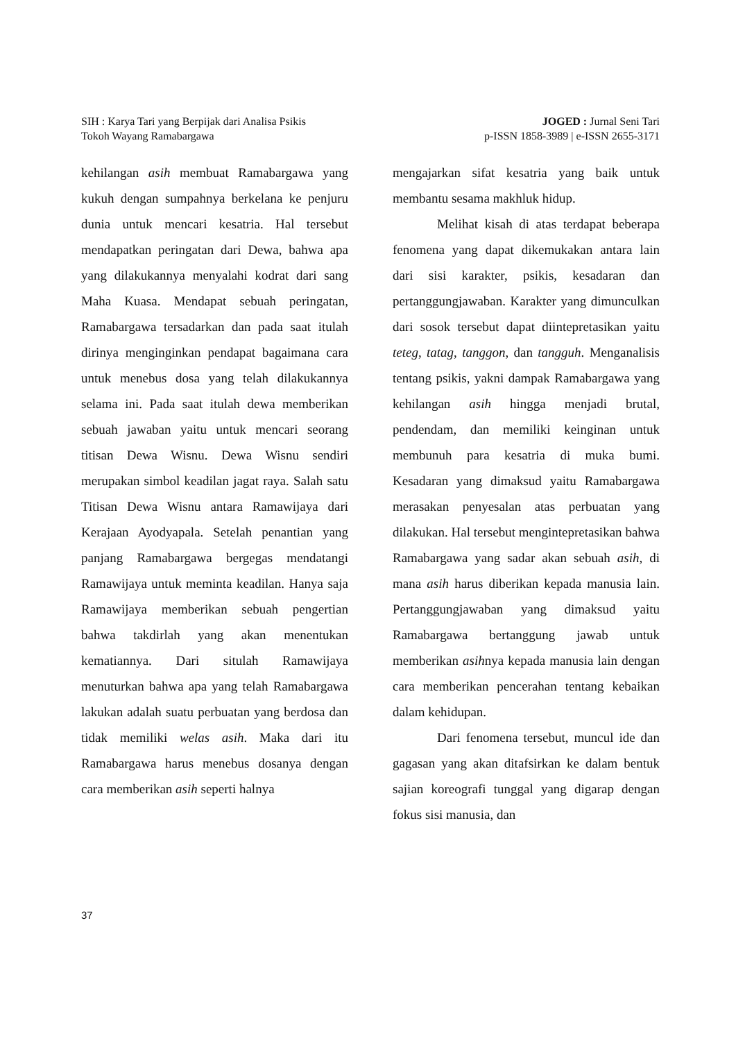SIH : Karya Tari yang Berpijak dari Analisa Psikis
Tokoh Wayang Ramabargawa
JOGED : Jurnal Seni Tari
p-ISSN 1858-3989 | e-ISSN 2655-3171
kehilangan asih membuat Ramabargawa yang kukuh dengan sumpahnya berkelana ke penjuru dunia untuk mencari kesatria. Hal tersebut mendapatkan peringatan dari Dewa, bahwa apa yang dilakukannya menyalahi kodrat dari sang Maha Kuasa. Mendapat sebuah peringatan, Ramabargawa tersadarkan dan pada saat itulah dirinya menginginkan pendapat bagaimana cara untuk menebus dosa yang telah dilakukannya selama ini. Pada saat itulah dewa memberikan sebuah jawaban yaitu untuk mencari seorang titisan Dewa Wisnu. Dewa Wisnu sendiri merupakan simbol keadilan jagat raya. Salah satu Titisan Dewa Wisnu antara Ramawijaya dari Kerajaan Ayodyapala. Setelah penantian yang panjang Ramabargawa bergegas mendatangi Ramawijaya untuk meminta keadilan. Hanya saja Ramawijaya memberikan sebuah pengertian bahwa takdirlah yang akan menentukan kematiannya. Dari situlah Ramawijaya menuturkan bahwa apa yang telah Ramabargawa lakukan adalah suatu perbuatan yang berdosa dan tidak memiliki welas asih. Maka dari itu Ramabargawa harus menebus dosanya dengan cara memberikan asih seperti halnya
mengajarkan sifat kesatria yang baik untuk membantu sesama makhluk hidup.
Melihat kisah di atas terdapat beberapa fenomena yang dapat dikemukakan antara lain dari sisi karakter, psikis, kesadaran dan pertanggungjawaban. Karakter yang dimunculkan dari sosok tersebut dapat diintepretasikan yaitu teteg, tatag, tanggon, dan tangguh. Menganalisis tentang psikis, yakni dampak Ramabargawa yang kehilangan asih hingga menjadi brutal, pendendam, dan memiliki keinginan untuk membunuh para kesatria di muka bumi. Kesadaran yang dimaksud yaitu Ramabargawa merasakan penyesalan atas perbuatan yang dilakukan. Hal tersebut mengintepretasikan bahwa Ramabargawa yang sadar akan sebuah asih, di mana asih harus diberikan kepada manusia lain. Pertanggungjawaban yang dimaksud yaitu Ramabargawa bertanggung jawab untuk memberikan asihnya kepada manusia lain dengan cara memberikan pencerahan tentang kebaikan dalam kehidupan.
Dari fenomena tersebut, muncul ide dan gagasan yang akan ditafsirkan ke dalam bentuk sajian koreografi tunggal yang digarap dengan fokus sisi manusia, dan
37